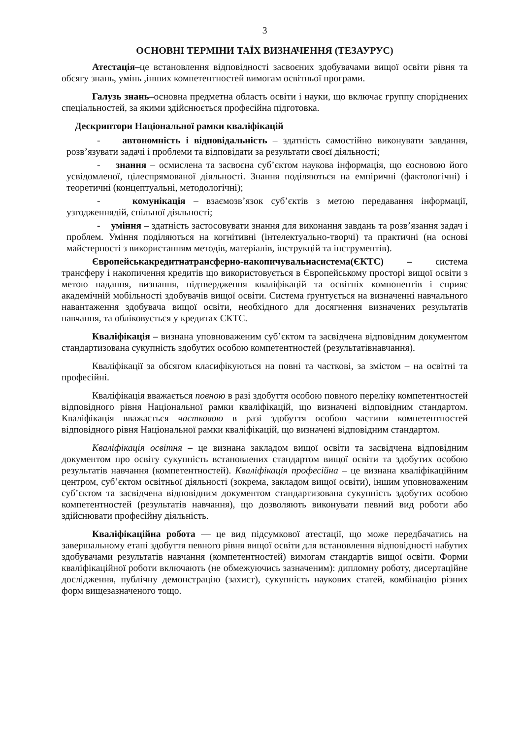3
ОСНОВНІ ТЕРМІНИ ТАЇХ ВИЗНАЧЕННЯ (ТЕЗАУРУС)
Атестація–це встановлення відповідності засвоєних здобувачами вищої освіти рівня та обсягу знань, умінь ,інших компетентностей вимогам освітньої програми.
Галузь знань–основна предметна область освіти і науки, що включає группу споріднених спеціальностей, за якими здійснюється професійна підготовка.
Дескриптори Національної рамки кваліфікацій
- автономність і відповідальність – здатність самостійно виконувати завдання, розв’язувати задачі і проблеми та відповідати за результати своєї діяльності;
- знання – осмислена та засвоєна суб’єктом наукова інформація, що єосновою його усвідомленої, цілеспрямованої діяльності. Знання поділяються на емпіричні (фактологічні) і теоретичні (концептуальні, методологічні);
- комунікація – взаємозв’язок суб’єктів з метою передавання інформації, узгодженнядій, спільної діяльності;
- уміння – здатність застосовувати знання для виконання завдань та розв’язання задач і проблем. Уміння поділяються на когнітивні (інтелектуально-творчі) та практичні (на основі майстерності з використанням методів, матеріалів, інструкцій та інструментів).
Європейськакредитнатрансферно-накопичувальнасистема(ЄКТС) – система трансферу і накопичення кредитів що використовується в Європейському просторі вищої освіти з метою надання, визнання, підтвердження кваліфікацій та освітніх компонентів і сприяє академічній мобільності здобувачів вищої освіти. Система ґрунтується на визначенні навчального навантаження здобувача вищої освіти, необхідного для досягнення визначених результатів навчання, та обліковується у кредитах ЄКТС.
Кваліфікація – визнана уповноваженим суб’єктом та засвідчена відповідним документом стандартизована сукупність здобутих особою компетентностей (результатівнавчання).
Кваліфікації за обсягом класифікуються на повні та часткові, за змістом – на освітні та професійні.
Кваліфікація вважається повною в разі здобуття особою повного переліку компетентностей відповідного рівня Національної рамки кваліфікацій, що визначені відповідним стандартом. Кваліфікація вважається частковою в разі здобуття особою частини компетентностей відповідного рівня Національної рамки кваліфікацій, що визначені відповідним стандартом.
Кваліфікація освітня – це визнана закладом вищої освіти та засвідчена відповідним документом про освіту сукупність встановлених стандартом вищої освіти та здобутих особою результатів навчання (компетентностей). Кваліфікація професійна – це визнана кваліфікаційним центром, суб’єктом освітньої діяльності (зокрема, закладом вищої освіти), іншим уповноваженим суб’єктом та засвідчена відповідним документом стандартизована сукупність здобутих особою компетентностей (результатів навчання), що дозволяють виконувати певний вид роботи або здійснювати професійну діяльність.
Кваліфікаційна робота — це вид підсумкової атестації, що може передбачатись на завершальному етапі здобуття певного рівня вищої освіти для встановлення відповідності набутих здобувачами результатів навчання (компетентностей) вимогам стандартів вищої освіти. Форми кваліфікаційної роботи включають (не обмежуючись зазначеним): дипломну роботу, дисертаційне дослідження, публічну демонстрацію (захист), сукупність наукових статей, комбінацію різних форм вищезазначеного тощо.